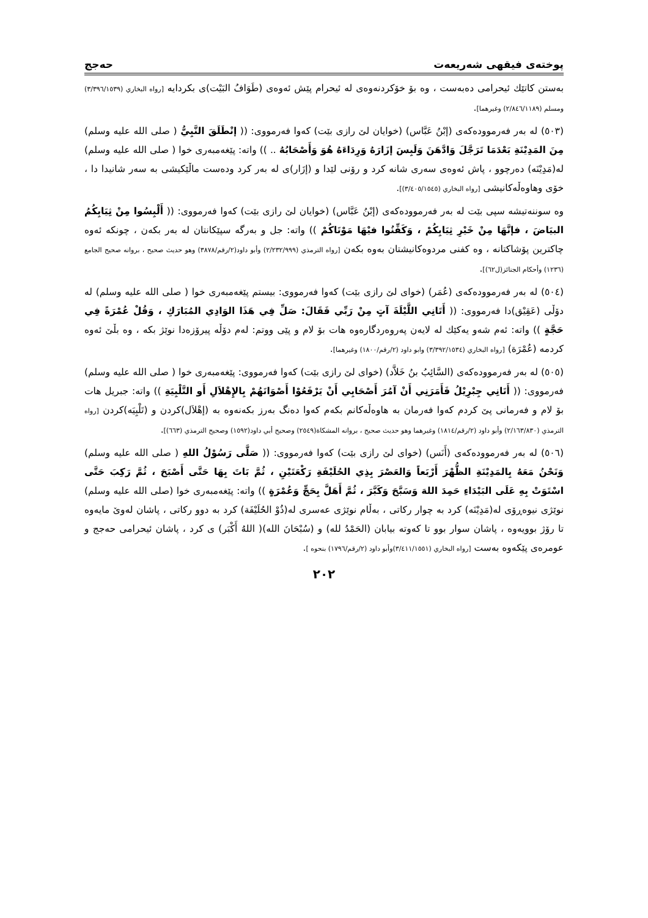پوختەی فیقهی شەریعەت حەجج
بەستن كاتێك ئیحرامی دەبەست ، وە بۆ خۆكردنەوەی لە ئیحرام پێش ئەوەی (طَوَافُ البَيْت)ی بكردایە [رواه البخاري (٣/٣٩٦/١٥٣٩) ومسلم (٢/٨٤٦/١١٨٩) وغيرهما].
(٥٠٣) لە بەر فەرموودەكەی (إبْنُ عَبَّاس) (خوایان لێ رازی بێت) كەوا فەرمووی: (( إنْطَلَقَ النَّبِيُّ ( صلى الله عليه وسلم) مِنَ المَدِيْنَةِ بَعْدَمَا تَرَجَّلَ وَادَّهَنَ وَلَبِسَ إزَارَهُ وَرِدَاءَهُ هُوَ وَأَصْحَابُهُ .. )) واتە: پێغەمبەری خوا ( صلى الله عليه وسلم) لە(مَدِيْنَه) دەرچوو ، پاش ئەوەی سەری شانە كرد و رۆنی لێدا و (إزَار)ی لە بەر كرد ودەست ماڵێكیشی بە سەر شانیدا دا ، خۆی وهاوەڵەكانیشی [رواه البخاري (٣/٤٠٥/١٥٤٥)].
وە سوننەتیشە سپی بێت لە بەر فەرموودەكەی (إبْنُ عَبَّاس) (خوایان لێ رازی بێت) كەوا فەرمووی: (( أَلْبِسُوا مِنْ ثِيَابِكُمُ البيَاضَ ، فإنَّهَا مِنْ خَيْرِ ثِيَابِكُمْ ، وَكَفِّنُوا فيْهَا مَوْتَاكُمْ )) واتە: جل و بەرگە سپێكانتان لە بەر بكەن ، چونكە ئەوە چاكترین پۆشاكتانە ، وە كفنی مردوەكانیشتان بەوە بكەن [رواه الترمذي (٢/٢٣٢/٩٩٩) وأبو داود(٢/رقم/٣٨٧٨) وهو حديث صحيح ، بروانە صحيح الجامع (١٢٣٦) وأحكام الجنائز(ل٦٢)].
(٥٠٤) لە بەر فەرموودەكەی (عُمَر) (خوای لێ رازی بێت) كەوا فەرمووی: بیستم پێغەمبەری خوا ( صلى الله عليه وسلم) لە دۆڵی (عَقِيْق)دا فەرمووی: (( أَتَانِي اللَّيْلَةَ آتٍ مِنْ رَبِّي فَقَالَ: صَلِّ فِي هَذَا الوَادِي المُبَارَكِ ، وَقُلْ عُمْرَةً فِي حَجَّةٍ )) واتە: ئەم شەو یەكێك لە لایەن پەروەردگارەوە هات بۆ لام و پێی ووتم: لەم دۆڵە پیرۆزەدا نوێژ بكە ، وە بڵێ ئەوە كردمە (عُمْرَة) [رواه البخاري (٣/٣٩٢/١٥٣٤) وابو داود (٢/رقم/١٨٠٠) وغيرهما].
(٥٠٥) لە بەر فەرموودەكەی (السَّائِبُ بنُ خَلاَّد) (خوای لێ رازی بێت) كەوا فەرمووی: پێغەمبەری خوا ( صلى الله عليه وسلم) فەرمووی: (( أَتَانِي جِبْرِيْلُ فَأَمَرَنِي أَنْ آمُرَ أَصْحَابِي أَنْ يَرْفَعُوْا أَصْوَاتَهُمْ بِالإِهْلاَلِ أَو التَّلْبِيَةِ )) واتە: جبریل هات بۆ لام و فەرمانی پێ كردم كەوا فەرمان بە هاوەڵەكانم بكەم كەوا دەنگ بەرز بكەنەوە بە (إهْلاَل)كردن و (تَلْبِيَە)كردن [رواه الترمذي (٢/١٦٣/٨٣٠) وأبو داود (٢/رقم/١٨١٤) وغيرهما وهو حديث صحيح ، بروانە المشكاة(٢٥٤٩) وصحيح أبي داود(١٥٩٢) وصحيح الترمذي (٦٦٣)].
(٥٠٦) لە بەر فەرموودەكەی (أَنَس) (خوای لێ رازی بێت) كەوا فەرمووی: (( صَلَّى رَسُوْلُ اللهِ ( صلى الله عليه وسلم) وَنَحْنُ مَعَهُ بِالمَدِيْنَةِ الظُّهْرَ أَرْبَعاً وَالعَصْرَ بِذِي الحُلَيْفَةِ رَكْعَتَيْنِ ، ثُمَّ بَاتَ بِهَا حَتَّى أَصْبَحَ ، ثُمَّ رَكِبَ حَتَّى اسْتَوَتْ بِهِ عَلَى البَيْدَاءِ حَمِدَ اللهَ وَسَبَّحَ وَكَبَّرَ ، ثُمَّ أَهَلَّ بِحَجٍّ وَعُمْرَةٍ )) واتە: پێغەمبەری خوا (صلى الله عليه وسلم) نوێژی نیوەڕۆی لە(مَدِيْنَه) كرد بە چوار ركاتی ، بەڵام نوێژی عەسری لە(ذُوْ الحُلَيْفَة) كرد بە دوو ركاتی ، پاشان لەوێ مایەوە تا رۆژ بوویەوە ، پاشان سوار بوو تا كەوتە بیابان (الحَمْدُ لله) و (سُبْحَانَ الله)( اللهُ أَكْبَر) ی كرد ، پاشان ئیحرامی حەجج و عومرەی پێكەوە بەست [رواه البخاري (٣/٤١١/١٥٥١)وأبو داود (٢/رقم/١٧٩٦) بنحوه ].
٢٠٢